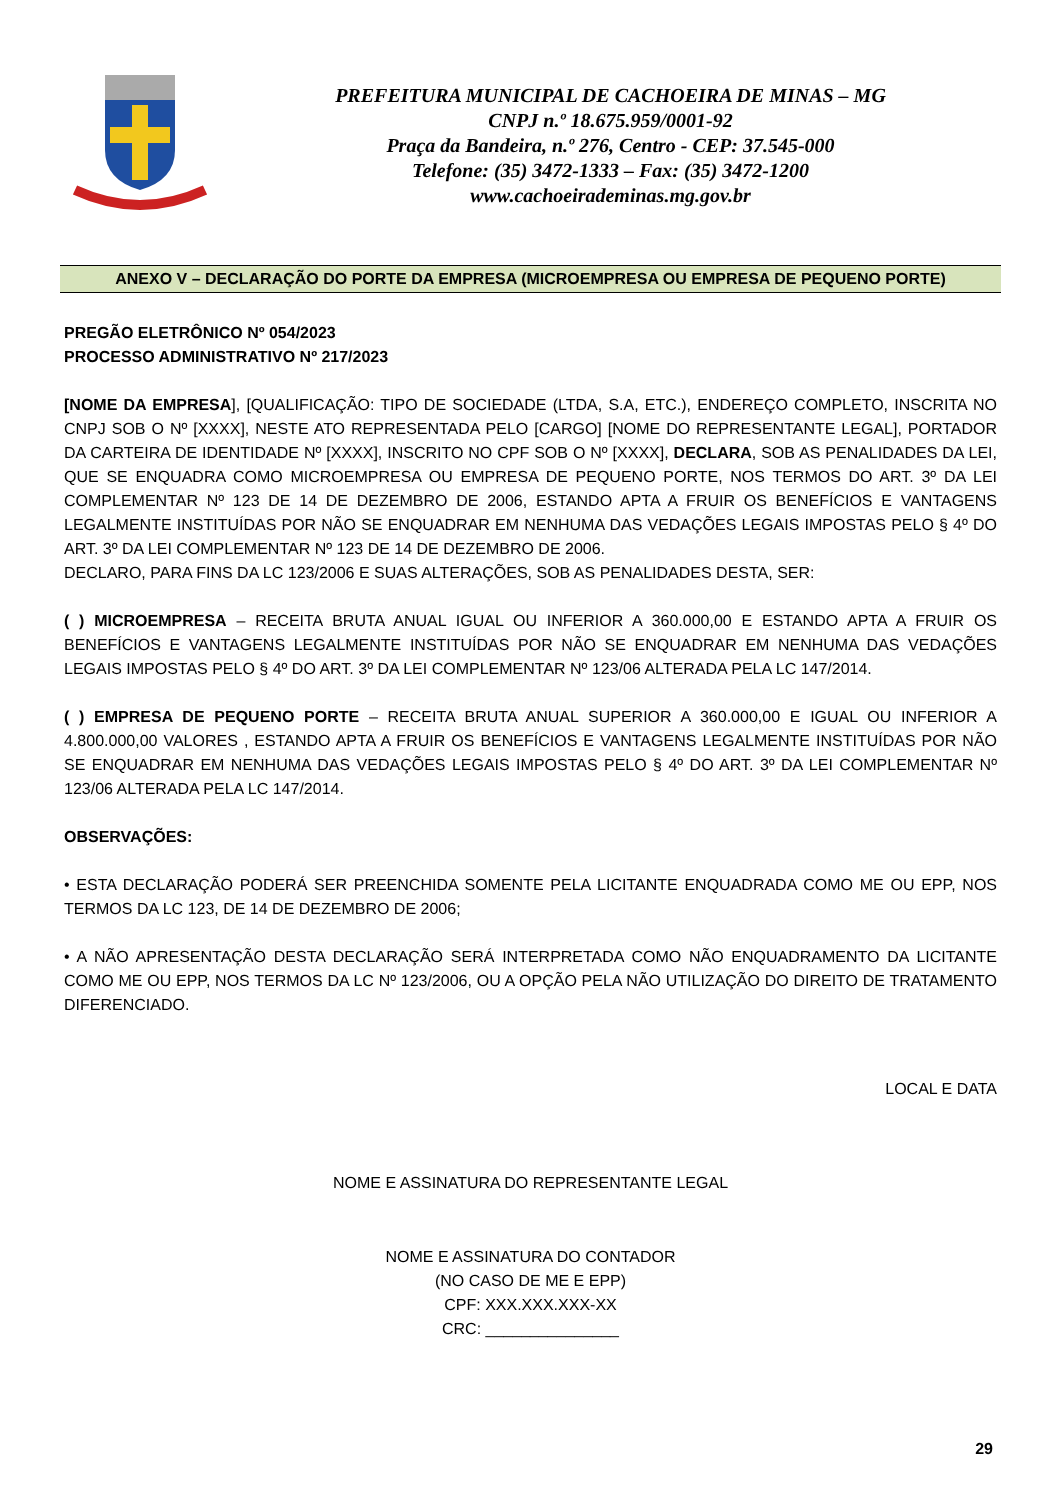PREFEITURA MUNICIPAL DE CACHOEIRA DE MINAS – MG
CNPJ n.º 18.675.959/0001-92
Praça da Bandeira, n.º 276, Centro - CEP: 37.545-000
Telefone: (35) 3472-1333 – Fax: (35) 3472-1200
www.cachoeirademinas.mg.gov.br
ANEXO V – DECLARAÇÃO DO PORTE DA EMPRESA (MICROEMPRESA OU EMPRESA DE PEQUENO PORTE)
PREGÃO ELETRÔNICO Nº 054/2023
PROCESSO ADMINISTRATIVO Nº 217/2023
[NOME DA EMPRESA], [QUALIFICAÇÃO: TIPO DE SOCIEDADE (LTDA, S.A, ETC.), ENDEREÇO COMPLETO, INSCRITA NO CNPJ SOB O Nº [XXXX], NESTE ATO REPRESENTADA PELO [CARGO] [NOME DO REPRESENTANTE LEGAL], PORTADOR DA CARTEIRA DE IDENTIDADE Nº [XXXX], INSCRITO NO CPF SOB O Nº [XXXX], DECLARA, SOB AS PENALIDADES DA LEI, QUE SE ENQUADRA COMO MICROEMPRESA OU EMPRESA DE PEQUENO PORTE, NOS TERMOS DO ART. 3º DA LEI COMPLEMENTAR Nº 123 DE 14 DE DEZEMBRO DE 2006, ESTANDO APTA A FRUIR OS BENEFÍCIOS E VANTAGENS LEGALMENTE INSTITUÍDAS POR NÃO SE ENQUADRAR EM NENHUMA DAS VEDAÇÕES LEGAIS IMPOSTAS PELO § 4º DO ART. 3º DA LEI COMPLEMENTAR Nº 123 DE 14 DE DEZEMBRO DE 2006.
DECLARO, PARA FINS DA LC 123/2006 E SUAS ALTERAÇÕES, SOB AS PENALIDADES DESTA, SER:
( ) MICROEMPRESA – RECEITA BRUTA ANUAL IGUAL OU INFERIOR A 360.000,00 E ESTANDO APTA A FRUIR OS BENEFÍCIOS E VANTAGENS LEGALMENTE INSTITUÍDAS POR NÃO SE ENQUADRAR EM NENHUMA DAS VEDAÇÕES LEGAIS IMPOSTAS PELO § 4º DO ART. 3º DA LEI COMPLEMENTAR Nº 123/06 ALTERADA PELA LC 147/2014.
( ) EMPRESA DE PEQUENO PORTE – RECEITA BRUTA ANUAL SUPERIOR A 360.000,00 E IGUAL OU INFERIOR A 4.800.000,00 VALORES , ESTANDO APTA A FRUIR OS BENEFÍCIOS E VANTAGENS LEGALMENTE INSTITUÍDAS POR NÃO SE ENQUADRAR EM NENHUMA DAS VEDAÇÕES LEGAIS IMPOSTAS PELO § 4º DO ART. 3º DA LEI COMPLEMENTAR Nº 123/06 ALTERADA PELA LC 147/2014.
OBSERVAÇÕES:
• ESTA DECLARAÇÃO PODERÁ SER PREENCHIDA SOMENTE PELA LICITANTE ENQUADRADA COMO ME OU EPP, NOS TERMOS DA LC 123, DE 14 DE DEZEMBRO DE 2006;
• A NÃO APRESENTAÇÃO DESTA DECLARAÇÃO SERÁ INTERPRETADA COMO NÃO ENQUADRAMENTO DA LICITANTE COMO ME OU EPP, NOS TERMOS DA LC Nº 123/2006, OU A OPÇÃO PELA NÃO UTILIZAÇÃO DO DIREITO DE TRATAMENTO DIFERENCIADO.
LOCAL E DATA
NOME E ASSINATURA DO REPRESENTANTE LEGAL
NOME E ASSINATURA DO CONTADOR
(NO CASO DE ME E EPP)
CPF: XXX.XXX.XXX-XX
CRC: _______________
29